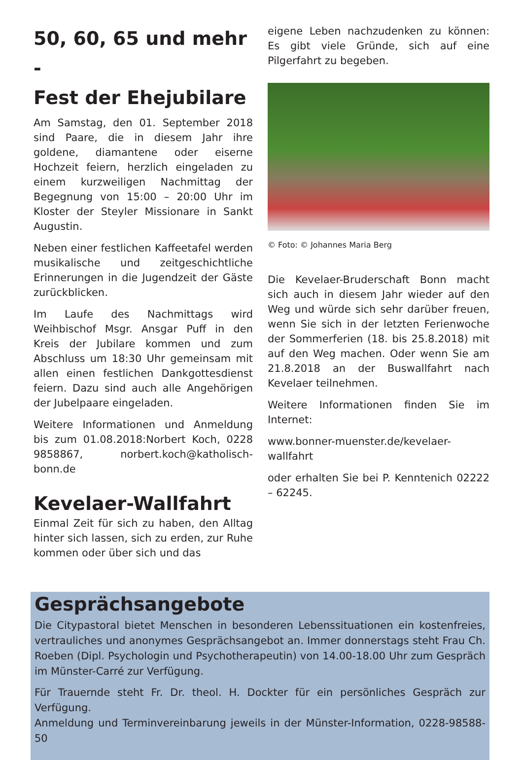50, 60, 65 und mehr -
Fest der Ehejubilare
Am Samstag, den 01. September 2018 sind Paare, die in diesem Jahr ihre goldene, diamantene oder eiserne Hochzeit feiern, herzlich eingeladen zu einem kurzweiligen Nachmittag der Begegnung von 15:00 – 20:00 Uhr im Kloster der Steyler Missionare in Sankt Augustin.
Neben einer festlichen Kaffeetafel werden musikalische und zeitgeschichtliche Erinnerungen in die Jugendzeit der Gäste zurückblicken.
Im Laufe des Nachmittags wird Weihbischof Msgr. Ansgar Puff in den Kreis der Jubilare kommen und zum Abschluss um 18:30 Uhr gemeinsam mit allen einen festlichen Dankgottesdienst feiern. Dazu sind auch alle Angehörigen der Jubelpaare eingeladen.
Weitere Informationen und Anmeldung bis zum 01.08.2018:Norbert Koch, 0228 9858867, norbert.koch@katholisch-bonn.de
Kevelaer-Wallfahrt
Einmal Zeit für sich zu haben, den Alltag hinter sich lassen, sich zu erden, zur Ruhe kommen oder über sich und das
eigene Leben nachzudenken zu können: Es gibt viele Gründe, sich auf eine Pilgerfahrt zu begeben.
© Foto: © Johannes Maria Berg
Die Kevelaer-Bruderschaft Bonn macht sich auch in diesem Jahr wieder auf den Weg und würde sich sehr darüber freuen, wenn Sie sich in der letzten Ferienwoche der Sommerferien (18. bis 25.8.2018) mit auf den Weg machen. Oder wenn Sie am 21.8.2018 an der Buswallfahrt nach Kevelaer teilnehmen.
Weitere Informationen finden Sie im Internet:
www.bonner-muenster.de/kevelaer-wallfahrt
oder erhalten Sie bei P. Kenntenich 02222 – 62245.
Gesprächsangebote
Die Citypastoral bietet Menschen in besonderen Lebenssituationen ein kostenfreies, vertrauliches und anonymes Gesprächsangebot an. Immer donnerstags steht Frau Ch. Roeben (Dipl. Psychologin und Psychotherapeutin) von 14.00-18.00 Uhr zum Gespräch im Münster-Carré zur Verfügung.
Für Trauernde steht Fr. Dr. theol. H. Dockter für ein persönliches Gespräch zur Verfügung.
Anmeldung und Terminvereinbarung jeweils in der Münster-Information, 0228-98588-50